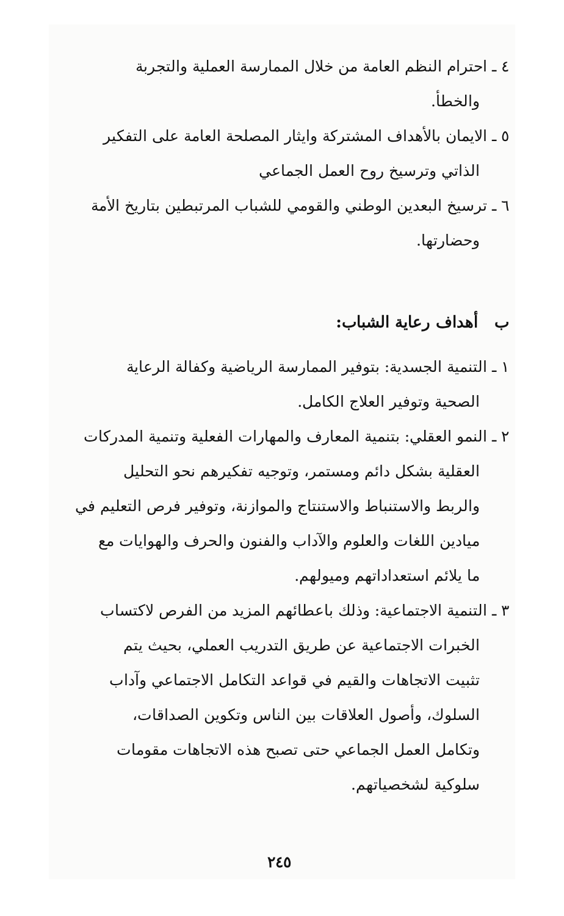٤ ـ احترام النظم العامة من خلال الممارسة العملية والتجربة
والخطأ.
٥ ـ الايمان بالأهداف المشتركة وايثار المصلحة العامة على التفكير
الذاتي وترسيخ روح العمل الجماعي
٦ ـ ترسيخ البعدين الوطني والقومي للشباب المرتبطين بتاريخ الأمة
وحضارتها.
ب أهداف رعاية الشباب:
١ ـ التنمية الجسدية: بتوفير الممارسة الرياضية وكفالة الرعاية
الصحية وتوفير العلاج الكامل.
٢ ـ النمو العقلي: بتنمية المعارف والمهارات الفعلية وتنمية المدركات
العقلية بشكل دائم ومستمر، وتوجيه تفكيرهم نحو التحليل
والربط والاستنباط والاستنتاج والموازنة، وتوفير فرص التعليم في
ميادين اللغات والعلوم والآداب والفنون والحرف والهوايات مع
ما يلائم استعداداتهم وميولهم.
٣ ـ التنمية الاجتماعية: وذلك باعطائهم المزيد من الفرص لاكتساب
الخبرات الاجتماعية عن طريق التدريب العملي، بحيث يتم
تثبيت الاتجاهات والقيم في قواعد التكامل الاجتماعي وآداب
السلوك، وأصول العلاقات بين الناس وتكوين الصداقات،
وتكامل العمل الجماعي حتى تصبح هذه الاتجاهات مقومات
سلوكية لشخصياتهم.
٢٤٥